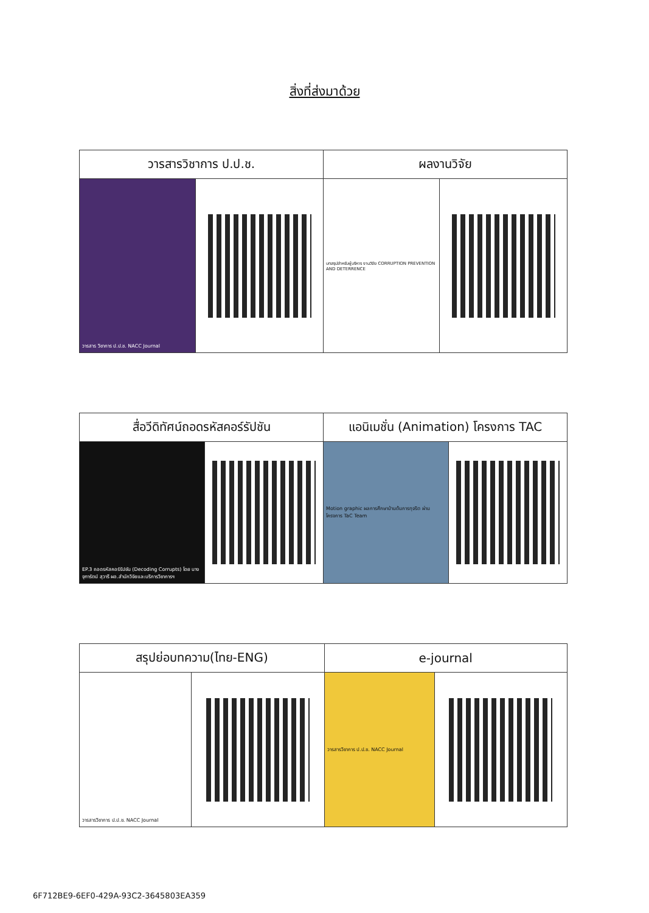สิ่งที่ส่งมาด้วย
| วารสารวิชาการ ป.ป.ช. | | ผลงานวิจัย | |
| --- | --- | --- | --- |
| วารสาร วิชาการ ป.ป.ช. NACC Journal | | บทสรุปสำหรับผู้บริหาร งานวิจัย CORRUPTION PREVENTION AND DETERRENCE | |
| สื่อวีดิทัศน์ถอดรหัสคอร์รัปชัน | | แอนิเมชั่น (Animation) โครงการ TAC | |
| --- | --- | --- | --- |
| EP.3 ถอดรหัสคอร์รัปชัน (Decoding Corrupts) โดย นางจุฑารัตน์ สุวารี ผอ.สำนักวิจัยและบริการวิชาการฯ | | Motion graphic ผลการศึกษาป่านต้นการทุจริต ผ่านโครงการ TaC Team | |
| สรุปย่อบทความ(ไทย-ENG) | | e-journal | |
| --- | --- | --- | --- |
| วารสารวิชาการ ป.ป.ช. NACC Journal | | วารสารวิชาการ ป.ป.ช. NACC Journal | |
6F712BE9-6EF0-429A-93C2-3645803EA359